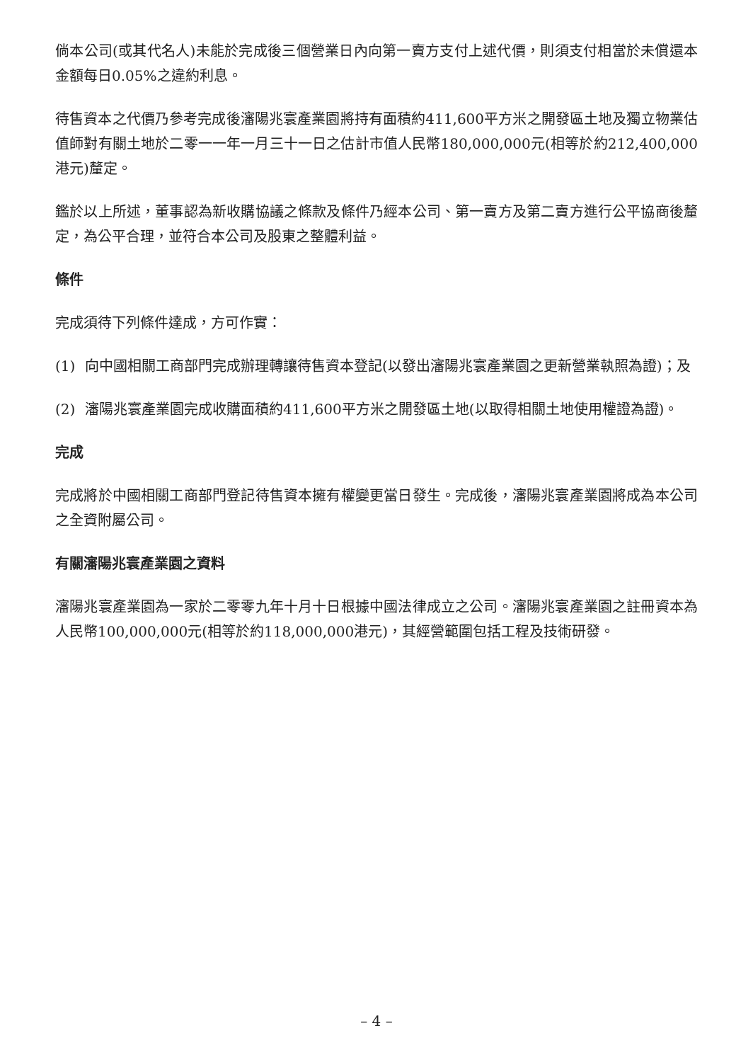倘本公司(或其代名人)未能於完成後三個營業日內向第一賣方支付上述代價，則須支付相當於未償還本金額每日0.05%之違約利息。
待售資本之代價乃參考完成後瀋陽兆寰產業園將持有面積約411,600平方米之開發區土地及獨立物業估值師對有關土地於二零一一年一月三十一日之估計市值人民幣180,000,000元(相等於約212,400,000港元)釐定。
鑑於以上所述，董事認為新收購協議之條款及條件乃經本公司、第一賣方及第二賣方進行公平協商後釐定，為公平合理，並符合本公司及股東之整體利益。
條件
完成須待下列條件達成，方可作實：
(1) 向中國相關工商部門完成辦理轉讓待售資本登記(以發出瀋陽兆寰產業園之更新營業執照為證)；及
(2) 瀋陽兆寰產業園完成收購面積約411,600平方米之開發區土地(以取得相關土地使用權證為證)。
完成
完成將於中國相關工商部門登記待售資本擁有權變更當日發生。完成後，瀋陽兆寰產業園將成為本公司之全資附屬公司。
有關瀋陽兆寰產業園之資料
瀋陽兆寰產業園為一家於二零零九年十月十日根據中國法律成立之公司。瀋陽兆寰產業園之註冊資本為人民幣100,000,000元(相等於約118,000,000港元)，其經營範圍包括工程及技術研發。
– 4 –